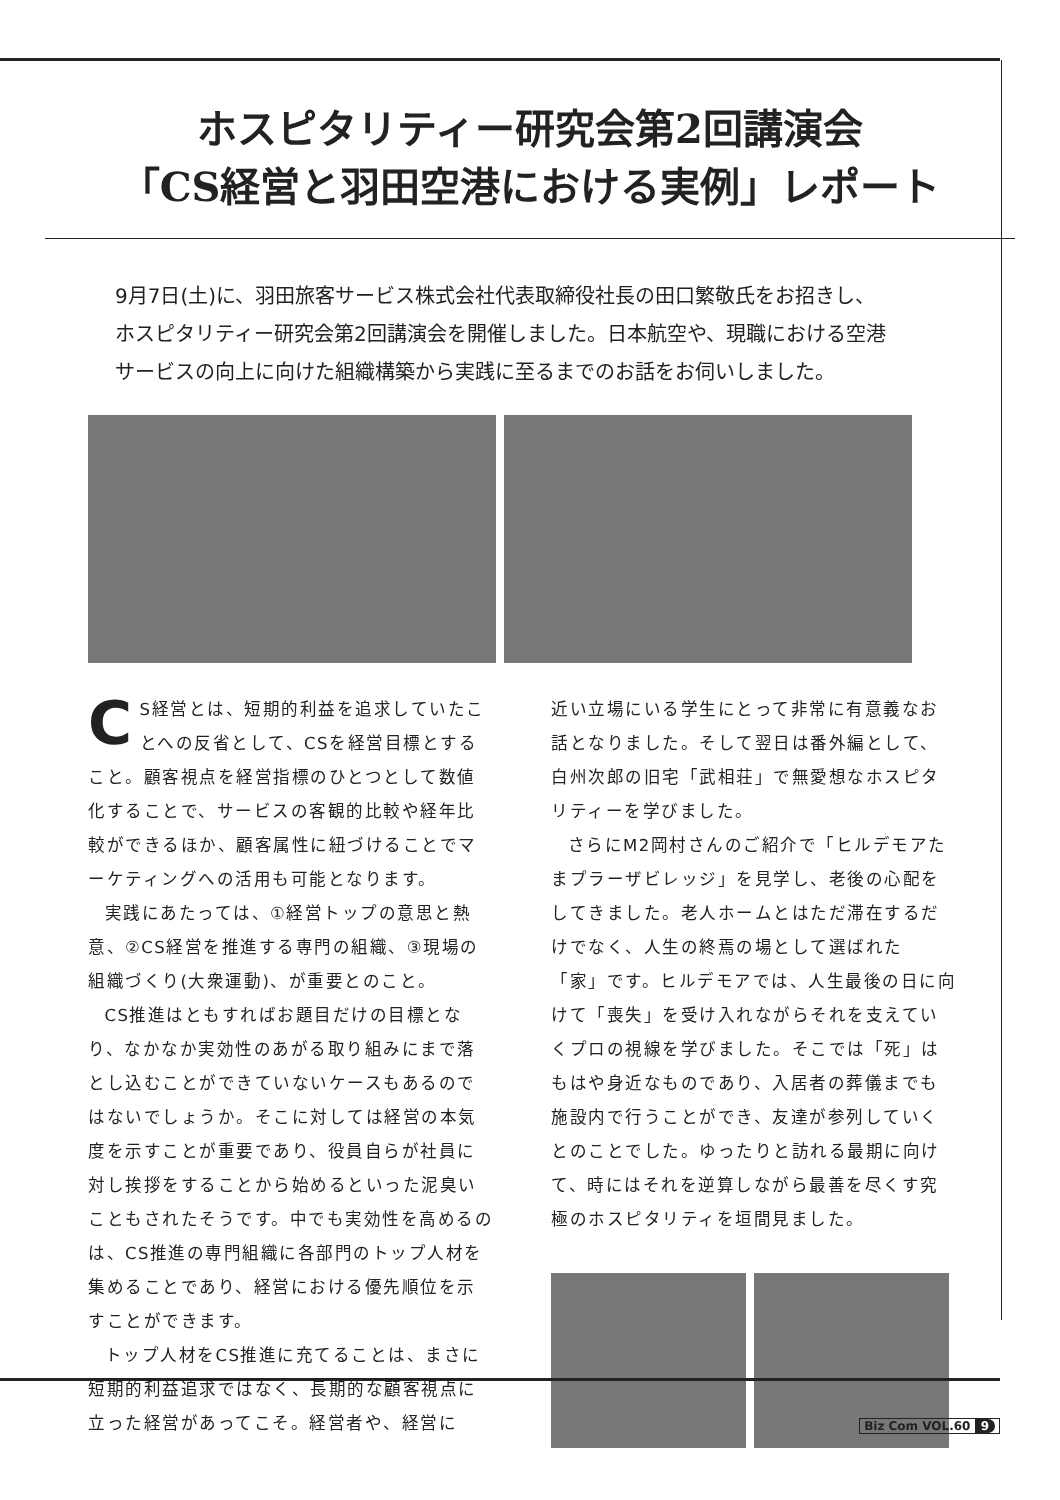ホスピタリティー研究会第2回講演会
「CS経営と羽田空港における実例」レポート
9月7日(土)に、羽田旅客サービス株式会社代表取締役社長の田口繁敬氏をお招きし、ホスピタリティー研究会第2回講演会を開催しました。日本航空や、現職における空港サービスの向上に向けた組織構築から実践に至るまでのお話をお伺いしました。
CS経営とは、短期的利益を追求していたことへの反省として、CSを経営目標とすること。顧客視点を経営指標のひとつとして数値化することで、サービスの客観的比較や経年比較ができるほか、顧客属性に紐づけることでマーケティングへの活用も可能となります。
実践にあたっては、①経営トップの意思と熱意、②CS経営を推進する専門の組織、③現場の組織づくり(大衆運動)、が重要とのこと。
CS推進はともすればお題目だけの目標となり、なかなか実効性のあがる取り組みにまで落とし込むことができていないケースもあるのではないでしょうか。そこに対しては経営の本気度を示すことが重要であり、役員自らが社員に対し挨拶をすることから始めるといった泥臭いこともされたそうです。中でも実効性を高めるのは、CS推進の専門組織に各部門のトップ人材を集めることであり、経営における優先順位を示すことができます。
トップ人材をCS推進に充てることは、まさに短期的利益追求ではなく、長期的な顧客視点に立った経営があってこそ。経営者や、経営に
近い立場にいる学生にとって非常に有意義なお話となりました。そして翌日は番外編として、白州次郎の旧宅「武相荘」で無愛想なホスピタリティーを学びました。
さらにM2岡村さんのご紹介で「ヒルデモアたまプラーザビレッジ」を見学し、老後の心配をしてきました。老人ホームとはただ滞在するだけでなく、人生の終焉の場として選ばれた「家」です。ヒルデモアでは、人生最後の日に向けて「喪失」を受け入れながらそれを支えていくプロの視線を学びました。そこでは「死」はもはや身近なものであり、入居者の葬儀までも施設内で行うことができ、友達が参列していくとのことでした。ゆったりと訪れる最期に向けて、時にはそれを逆算しながら最善を尽くす究極のホスピタリティを垣間見ました。
Biz Com VOL.60 9